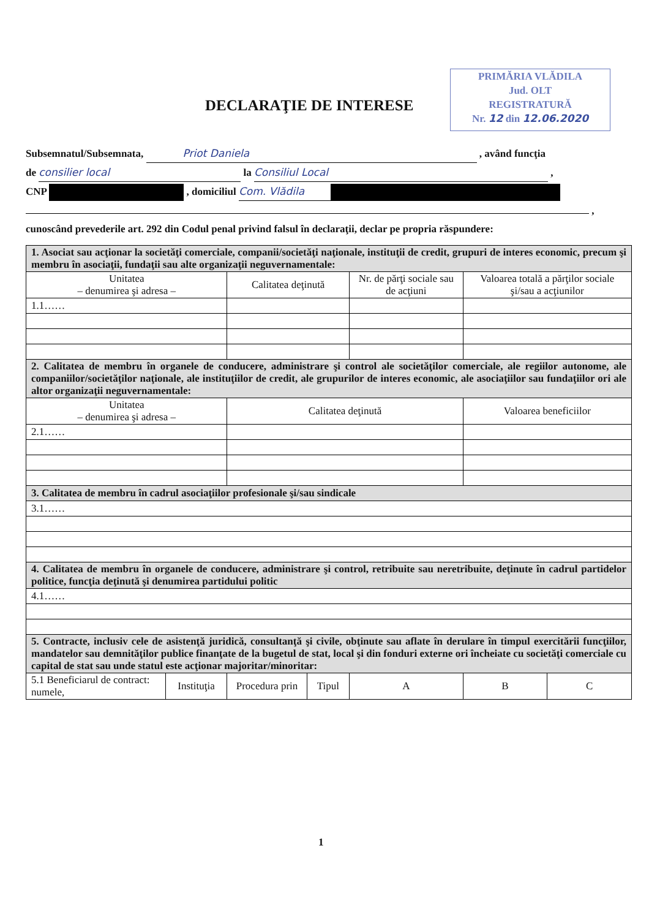PRIMĂRIA VLĂDILA
Jud. OLT
REGISTRATURĂ
Nr. 12 din 12.06.2020
DECLARAŢIE DE INTERESE
Subsemnatul/Subsemnata, Priot Daniela , având funcţia
de consilier local la Consiliul Local ,
CNP , domiciliul Com. Vlădila
,
cunoscând prevederile art. 292 din Codul penal privind falsul în declaraţii, declar pe propria răspundere:
| 1. Asociat sau acţionar la societăţi comerciale, companii/societăţi naţionale, instituţii de credit, grupuri de interes economic, precum şi membru în asociaţii, fundaţii sau alte organizaţii neguvernamentale: | | | | | | |
| Unitatea – denumirea şi adresa – | | Calitatea deţinută | | Nr. de părţi sociale sau de acţiuni | Valoarea totală a părţilor sociale şi/sau a acţiunilor | |
| 1.1…… | | | | | | |
| 2. Calitatea de membru în organele de conducere, administrare şi control ale societăţilor comerciale, ale regiilor autonome, ale companiilor/societăţilor naţionale, ale instituţiilor de credit, ale grupurilor de interes economic, ale asociaţiilor sau fundaţiilor ori ale altor organizaţii neguvernamentale: | | | | | | |
| Unitatea – denumirea şi adresa – | | Calitatea deţinută | | | Valoarea beneficiilor | |
| 2.1…… | | | | | | |
| 3. Calitatea de membru în cadrul asociaţiilor profesionale şi/sau sindicale | | | | | | |
| 3.1…… | | | | | | |
| 4. Calitatea de membru în organele de conducere, administrare şi control, retribuite sau neretribuite, deţinute în cadrul partidelor politice, funcţia deţinută şi denumirea partidului politic | | | | | | |
| 4.1…… | | | | | | |
| 5. Contracte, inclusiv cele de asistenţă juridică, consultanţă şi civile, obţinute sau aflate în derulare în timpul exercitării funcţiilor, mandatelor sau demnităţilor publice finanţate de la bugetul de stat, local şi din fonduri externe ori încheiate cu societăţi comerciale cu capital de stat sau unde statul este acţionar majoritar/minoritar: | | | | | | |
| 5.1 Beneficiarul de contract: numele, | Instituţia | Procedura prin | Tipul | A | B | C |
1